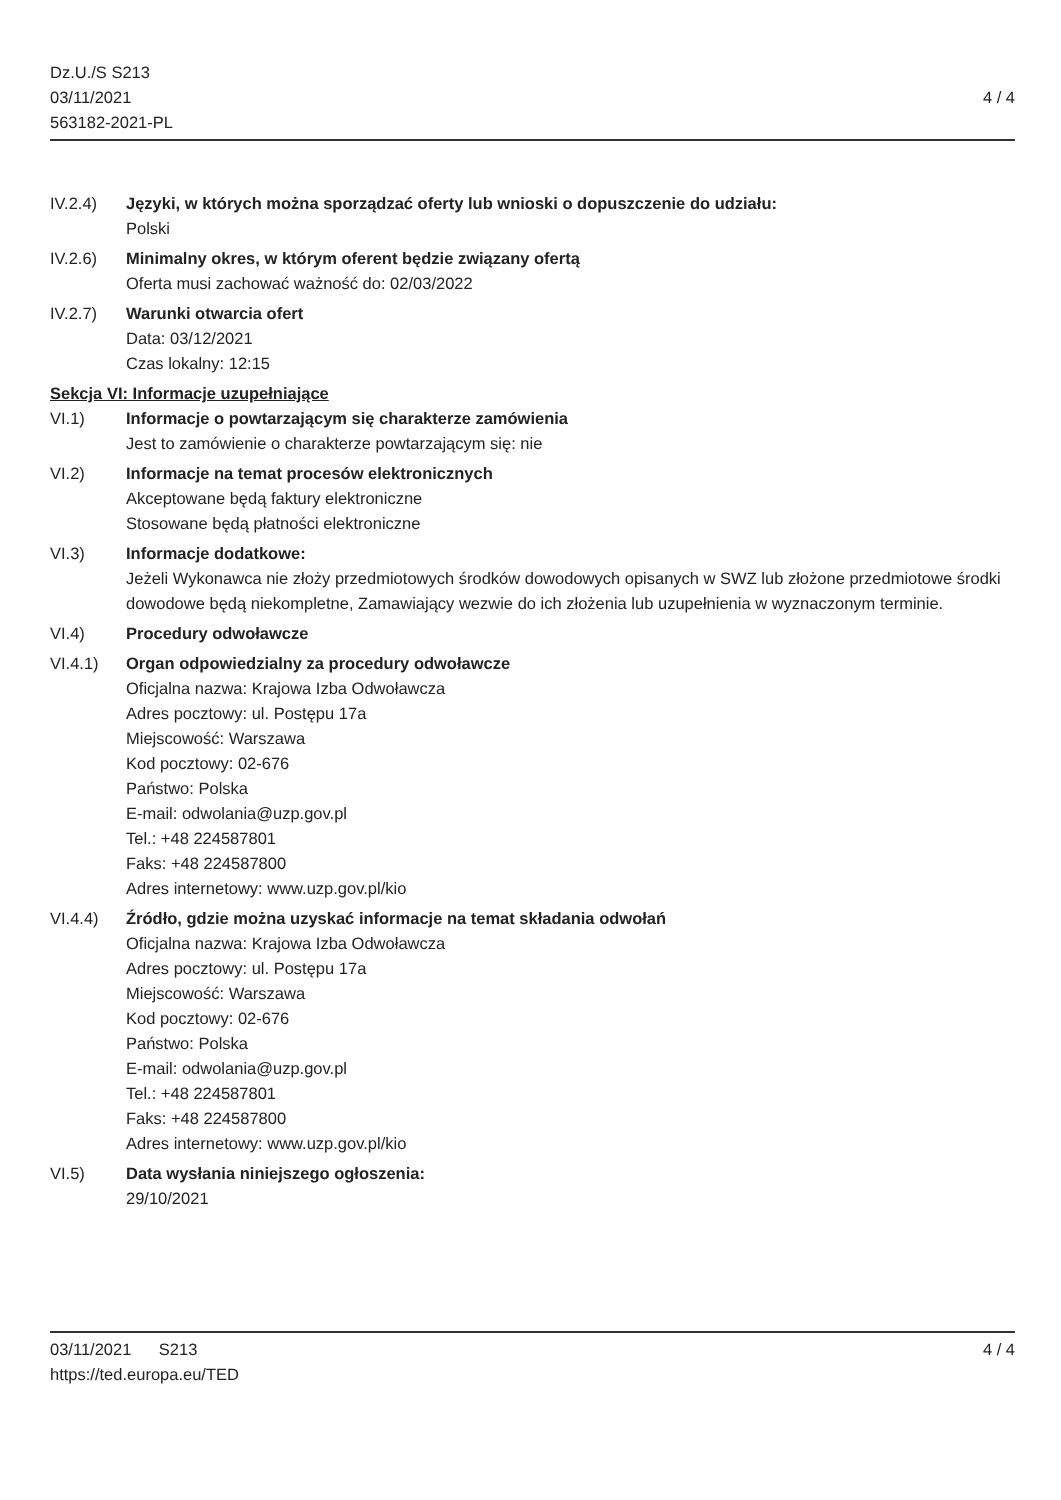Dz.U./S S213
03/11/2021
563182-2021-PL
4 / 4
IV.2.4) Języki, w których można sporządzać oferty lub wnioski o dopuszczenie do udziału:
Polski
IV.2.6) Minimalny okres, w którym oferent będzie związany ofertą
Oferta musi zachować ważność do: 02/03/2022
IV.2.7) Warunki otwarcia ofert
Data: 03/12/2021
Czas lokalny: 12:15
Sekcja VI: Informacje uzupełniające
VI.1) Informacje o powtarzającym się charakterze zamówienia
Jest to zamówienie o charakterze powtarzającym się: nie
VI.2) Informacje na temat procesów elektronicznych
Akceptowane będą faktury elektroniczne
Stosowane będą płatności elektroniczne
VI.3) Informacje dodatkowe:
Jeżeli Wykonawca nie złoży przedmiotowych środków dowodowych opisanych w SWZ lub złożone przedmiotowe środki dowodowe będą niekompletne, Zamawiający wezwie do ich złożenia lub uzupełnienia w wyznaczonym terminie.
VI.4) Procedury odwoławcze
VI.4.1) Organ odpowiedzialny za procedury odwoławcze
Oficjalna nazwa: Krajowa Izba Odwoławcza
Adres pocztowy: ul. Postępu 17a
Miejscowość: Warszawa
Kod pocztowy: 02-676
Państwo: Polska
E-mail: odwolania@uzp.gov.pl
Tel.: +48 224587801
Faks: +48 224587800
Adres internetowy: www.uzp.gov.pl/kio
VI.4.4) Źródło, gdzie można uzyskać informacje na temat składania odwołań
Oficjalna nazwa: Krajowa Izba Odwoławcza
Adres pocztowy: ul. Postępu 17a
Miejscowość: Warszawa
Kod pocztowy: 02-676
Państwo: Polska
E-mail: odwolania@uzp.gov.pl
Tel.: +48 224587801
Faks: +48 224587800
Adres internetowy: www.uzp.gov.pl/kio
VI.5) Data wysłania niniejszego ogłoszenia:
29/10/2021
03/11/2021 S213
https://ted.europa.eu/TED
4 / 4